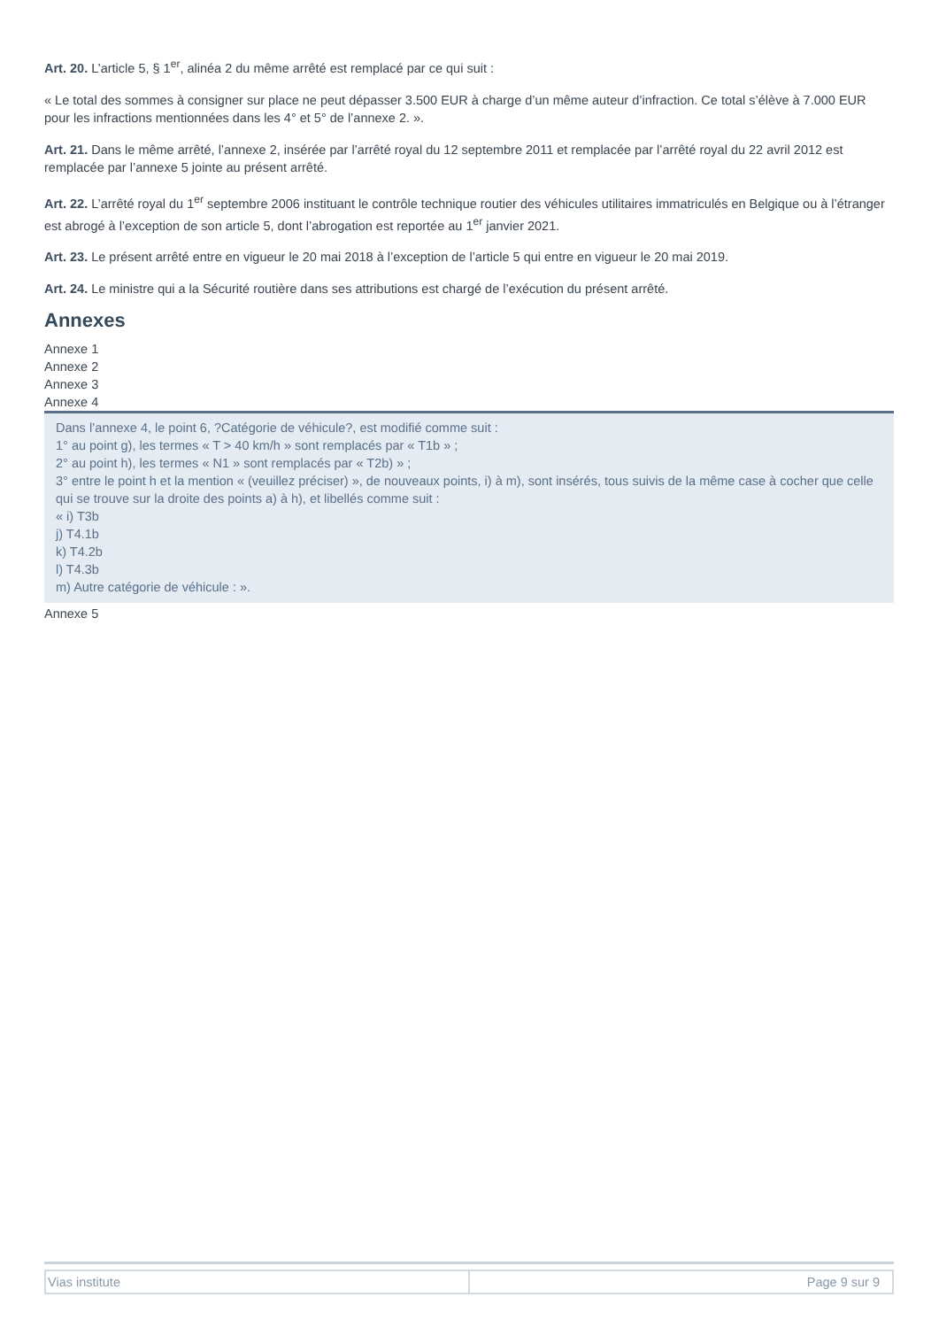Art. 20. L’article 5, § 1<sup>er</sup>, alinéa 2 du même arrêté est remplacé par ce qui suit :
« Le total des sommes à consigner sur place ne peut dépasser 3.500 EUR à charge d’un même auteur d’infraction. Ce total s’élève à 7.000 EUR pour les infractions mentionnées dans les 4° et 5° de l’annexe 2. ».
Art. 21. Dans le même arrêté, l’annexe 2, insérée par l’arrêté royal du 12 septembre 2011 et remplacée par l’arrêté royal du 22 avril 2012 est remplacée par l’annexe 5 jointe au présent arrêté.
Art. 22. L’arrêté royal du 1<sup>er</sup> septembre 2006 instituant le contrôle technique routier des véhicules utilitaires immatriculés en Belgique ou à l’étranger est abrogé à l’exception de son article 5, dont l’abrogation est reportée au 1<sup>er</sup> janvier 2021.
Art. 23. Le présent arrêté entre en vigueur le 20 mai 2018 à l’exception de l’article 5 qui entre en vigueur le 20 mai 2019.
Art. 24. Le ministre qui a la Sécurité routière dans ses attributions est chargé de l’exécution du présent arrêté.
Annexes
Annexe 1
Annexe 2
Annexe 3
Annexe 4
Dans l’annexe 4, le point 6, ?Catégorie de véhicule?, est modifié comme suit :
1° au point g), les termes « T > 40 km/h » sont remplacés par « T1b » ;
2° au point h), les termes « N1 » sont remplacés par « T2b) » ;
3° entre le point h et la mention « (veuillez préciser) », de nouveaux points, i) à m), sont insérés, tous suivis de la même case à cocher que celle qui se trouve sur la droite des points a) à h), et libellés comme suit :
« i) T3b
j) T4.1b
k) T4.2b
l) T4.3b
m) Autre catégorie de véhicule : ».
Annexe 5
| Vias institute | Page 9 sur 9 |